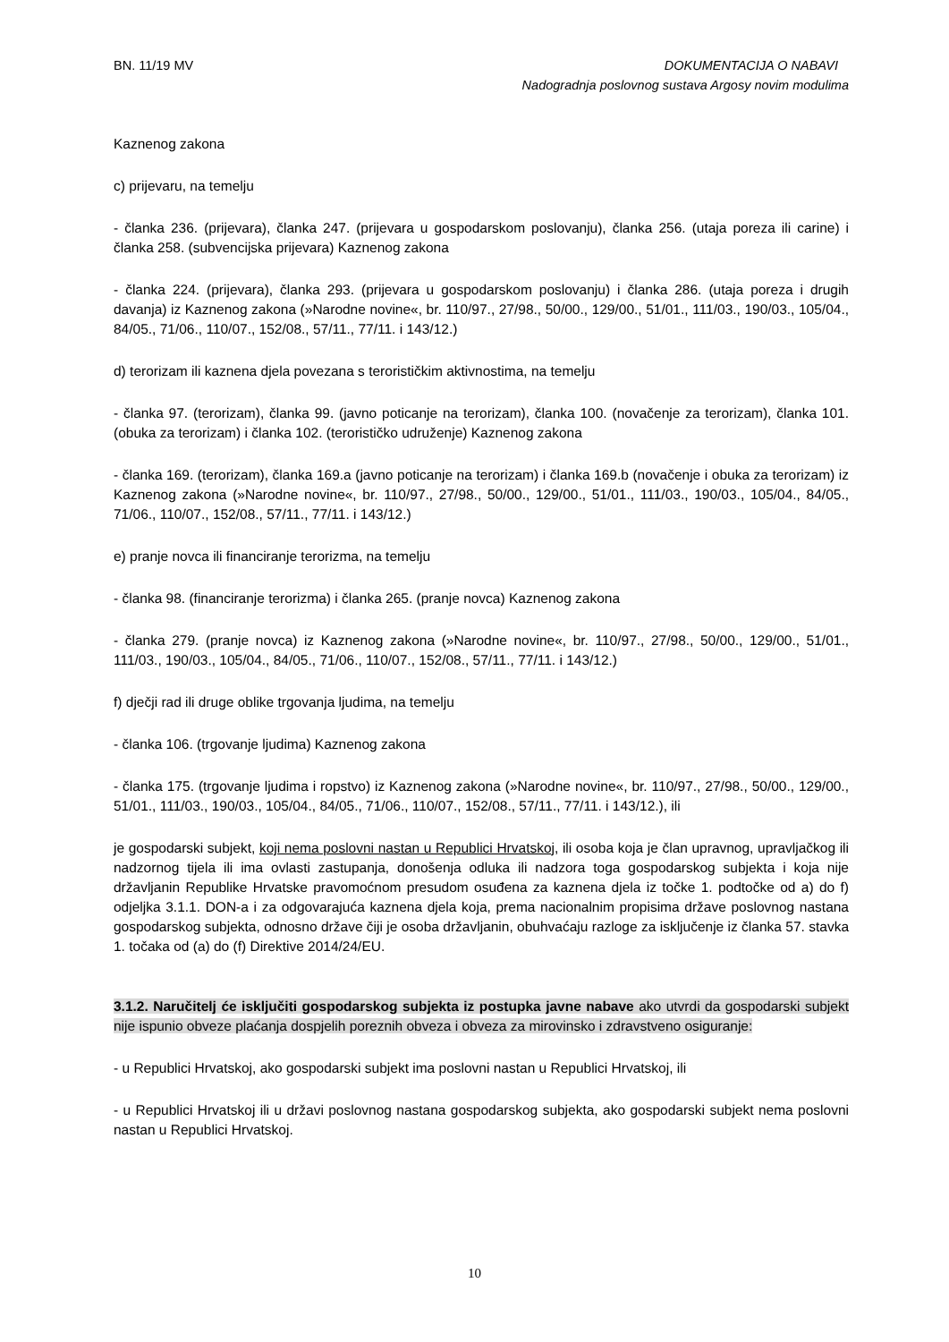BN. 11/19 MV
DOKUMENTACIJA O NABAVI
Nadogradnja poslovnog sustava Argosy novim modulima
Kaznenog zakona
c) prijevaru, na temelju
- članka 236. (prijevara), članka 247. (prijevara u gospodarskom poslovanju), članka 256. (utaja poreza ili carine) i članka 258. (subvencijska prijevara) Kaznenog zakona
- članka 224. (prijevara), članka 293. (prijevara u gospodarskom poslovanju) i članka 286. (utaja poreza i drugih davanja) iz Kaznenog zakona (»Narodne novine«, br. 110/97., 27/98., 50/00., 129/00., 51/01., 111/03., 190/03., 105/04., 84/05., 71/06., 110/07., 152/08., 57/11., 77/11. i 143/12.)
d) terorizam ili kaznena djela povezana s terorističkim aktivnostima, na temelju
- članka 97. (terorizam), članka 99. (javno poticanje na terorizam), članka 100. (novačenje za terorizam), članka 101. (obuka za terorizam) i članka 102. (terorističko udruženje) Kaznenog zakona
- članka 169. (terorizam), članka 169.a (javno poticanje na terorizam) i članka 169.b (novačenje i obuka za terorizam) iz Kaznenog zakona (»Narodne novine«, br. 110/97., 27/98., 50/00., 129/00., 51/01., 111/03., 190/03., 105/04., 84/05., 71/06., 110/07., 152/08., 57/11., 77/11. i 143/12.)
e) pranje novca ili financiranje terorizma, na temelju
- članka 98. (financiranje terorizma) i članka 265. (pranje novca) Kaznenog zakona
- članka 279. (pranje novca) iz Kaznenog zakona (»Narodne novine«, br. 110/97., 27/98., 50/00., 129/00., 51/01., 111/03., 190/03., 105/04., 84/05., 71/06., 110/07., 152/08., 57/11., 77/11. i 143/12.)
f) dječji rad ili druge oblike trgovanja ljudima, na temelju
- članka 106. (trgovanje ljudima) Kaznenog zakona
- članka 175. (trgovanje ljudima i ropstvo) iz Kaznenog zakona (»Narodne novine«, br. 110/97., 27/98., 50/00., 129/00., 51/01., 111/03., 190/03., 105/04., 84/05., 71/06., 110/07., 152/08., 57/11., 77/11. i 143/12.), ili
je gospodarski subjekt, koji nema poslovni nastan u Republici Hrvatskoj, ili osoba koja je član upravnog, upravljačkog ili nadzornog tijela ili ima ovlasti zastupanja, donošenja odluka ili nadzora toga gospodarskog subjekta i koja nije državljanin Republike Hrvatske pravomoćnom presudom osuđena za kaznena djela iz točke 1. podtočke od a) do f) odjeljka 3.1.1. DON-a i za odgovarajuća kaznena djela koja, prema nacionalnim propisima države poslovnog nastana gospodarskog subjekta, odnosno države čiji je osoba državljanin, obuhvaćaju razloge za isključenje iz članka 57. stavka 1. točaka od (a) do (f) Direktive 2014/24/EU.
3.1.2. Naručitelj će isključiti gospodarskog subjekta iz postupka javne nabave ako utvrdi da gospodarski subjekt nije ispunio obveze plaćanja dospjelih poreznih obveza i obveza za mirovinsko i zdravstveno osiguranje:
- u Republici Hrvatskoj, ako gospodarski subjekt ima poslovni nastan u Republici Hrvatskoj, ili
- u Republici Hrvatskoj ili u državi poslovnog nastana gospodarskog subjekta, ako gospodarski subjekt nema poslovni nastan u Republici Hrvatskoj.
10